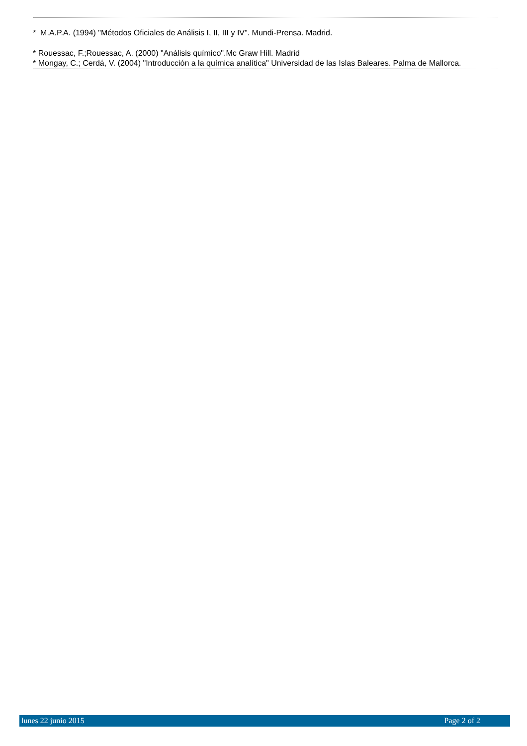* M.A.P.A. (1994) "Métodos Oficiales de Análisis I, II, III y IV". Mundi-Prensa. Madrid.
* Rouessac, F.;Rouessac, A. (2000) "Análisis químico".Mc Graw Hill. Madrid
* Mongay, C.; Cerdá, V. (2004) "Introducción a la química analítica" Universidad de las Islas Baleares. Palma de Mallorca.
lunes 22 junio 2015 Page 2 of 2